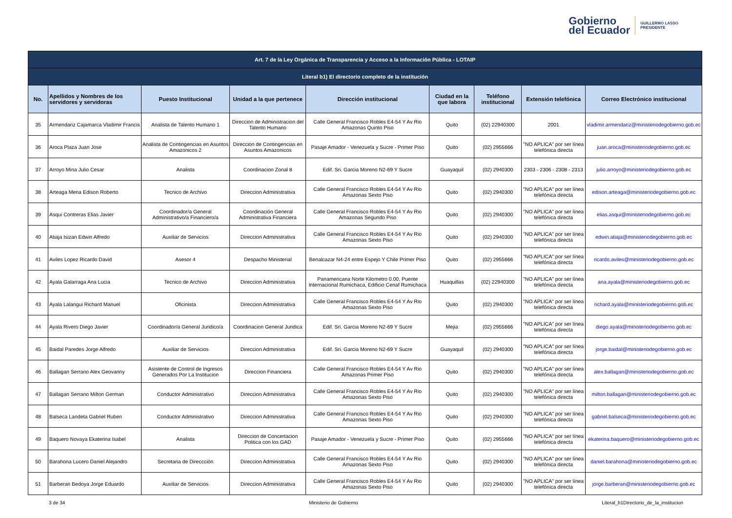Gobierno
del Ecuador
GUILLERMO LASSO
PRESIDENTE
| Art. 7 de la Ley Orgánica de Transparencia y Acceso a la Información Pública - LOTAIP | | | | | | | | |
| --- | --- | --- | --- | --- | --- | --- | --- | --- |
| Literal b1) El directorio completo de la institución | | | | | | | | |
| No. | Apellidos y Nombres de los servidores y servidoras | Puesto Institucional | Unidad a la que pertenece | Dirección institucional | Ciudad en la que labora | Teléfono institucional | Extensión telefónica | Correo Electrónico institucional |
| 35 | Armendariz Cajamarca Vladimir Francis | Analista de Talento Humano 1 | Direccion de Administracion del Talento Humano | Calle General Francisco Robles E4-54 Y Av Rio Amazonas Quinto Piso | Quito | (02) 22940300 | 2001 | vladimir.armendariz@ministeriodegobierno.gob.ec |
| 36 | Aroca Plaza Juan Jose | Analista de Contingencias en Asuntos Amazonicos 2 | Direccion de Contingencias en Asuntos Amazonicos | Pasaje Amador - Venezuela y Sucre - Primer Piso | Quito | (02) 2955666 | "NO APLICA" por ser línea telefónica directa | juan.aroca@ministeriodegobierno.gob.ec |
| 37 | Arroyo Mina Julio Cesar | Analista | Coordinacion Zonal 8 | Edif. Sri. Garcia Moreno N2-69 Y Sucre | Guayaquil | (02) 2940300 | 2303 - 2306 - 2308 - 2313 | julio.arroyo@ministeriodegobierno.gob.ec |
| 38 | Arteaga Mena Edison Roberto | Tecnico de Archivo | Direccion Administrativa | Calle General Francisco Robles E4-54 Y Av Rio Amazonas Sexto Piso | Quito | (02) 2940300 | "NO APLICA" por ser línea telefónica directa | edison.arteaga@ministeriodegobierno.gob.ec |
| 39 | Asqui Contreras Elias Javier | Coordinador/a General Administrativo/a Financiero/a | Coordinación General Administrativa Financiera | Calle General Francisco Robles E4-54 Y Av Rio Amazonas Segundo Piso | Quito | (02) 2940300 | "NO APLICA" por ser línea telefónica directa | elias.asqui@ministeriodegobierno.gob.ec |
| 40 | Atiaja Isizan Edwin Alfredo | Auxiliar de Servicios | Direccion Administrativa | Calle General Francisco Robles E4-54 Y Av Rio Amazonas Sexto Piso | Quito | (02) 2940300 | "NO APLICA" por ser línea telefónica directa | edwin.atiaja@ministeriodegobierno.gob.ec |
| 41 | Aviles Lopez Ricardo David | Asesor 4 | Despacho Ministerial | Benalcazar N4-24 entre Espejo Y Chile Primer Piso | Quito | (02) 2955666 | "NO APLICA" por ser línea telefónica directa | ricardo.aviles@ministeriodegobierno.gob.ec |
| 42 | Ayala Galarraga Ana Lucia | Tecnico de Archivo | Direccion Administrativa | Panamericana Norte Kilometro 0.00, Puente Internacional Rumichaca, Edificio Cenaf Rumichaca | Huaquillas | (02) 22940300 | "NO APLICA" por ser línea telefónica directa | ana.ayala@ministeriodegobierno.gob.ec |
| 43 | Ayala Lalangui Richard Manuel | Oficinista | Direccion Administrativa | Calle General Francisco Robles E4-54 Y Av Rio Amazonas Sexto Piso | Quito | (02) 2940300 | "NO APLICA" por ser línea telefónica directa | richard.ayala@ministeriodegobierno.gob.ec |
| 44 | Ayala Rivero Diego Javier | Coordinador/a General Juridico/a | Coordinacion General Juridica | Edif. Sri. Garcia Moreno N2-69 Y Sucre | Mejia | (02) 2955666 | "NO APLICA" por ser línea telefónica directa | diego.ayala@ministeriodegobierno.gob.ec |
| 45 | Baidal Paredes Jorge Alfredo | Auxiliar de Servicios | Direccion Administrativa | Edif. Sri. Garcia Moreno N2-69 Y Sucre | Guayaquil | (02) 2940300 | "NO APLICA" por ser línea telefónica directa | jorge.baidal@ministeriodegobierno.gob.ec |
| 46 | Ballagan Serrano Alex Geovanny | Asistente de Control de Ingresos Generados Por La Institucion | Direccion Financiera | Calle General Francisco Robles E4-54 Y Av Rio Amazonas Primer Piso | Quito | (02) 2940300 | "NO APLICA" por ser línea telefónica directa | alex.ballagan@ministeriodegobierno.gob.ec |
| 47 | Ballagan Serrano Milton German | Conductor Administrativo | Direccion Administrativa | Calle General Francisco Robles E4-54 Y Av Rio Amazonas Sexto Piso | Quito | (02) 2940300 | "NO APLICA" por ser línea telefónica directa | milton.ballagan@ministeriodegobierno.gob.ec |
| 48 | Balseca Landeta Gabriel Ruben | Conductor Administrativo | Direccion Administrativa | Calle General Francisco Robles E4-54 Y Av Rio Amazonas Sexto Piso | Quito | (02) 2940300 | "NO APLICA" por ser línea telefónica directa | gabriel.balseca@ministeriodegobierno.gob.ec |
| 49 | Baquero Novaya Ekaterina Isabel | Analista | Direccion de Concertacion Politica con los GAD | Pasaje Amador - Venezuela y Sucre - Primer Piso | Quito | (02) 2955666 | "NO APLICA" por ser línea telefónica directa | ekaterina.baquero@ministeriodegobierno.gob.ec |
| 50 | Barahona Lucero Daniel Alejandro | Secretaria de Direccción | Direccion Administrativa | Calle General Francisco Robles E4-54 Y Av Rio Amazonas Sexto Piso | Quito | (02) 2940300 | "NO APLICA" por ser línea telefónica directa | daniel.barahona@ministeriodegobierno.gob.ec |
| 51 | Barberan Bedoya Jorge Eduardo | Auxiliar de Servicios | Direccion Administrativa | Calle General Francisco Robles E4-54 Y Av Rio Amazonas Sexto Piso | Quito | (02) 2940300 | "NO APLICA" por ser línea telefónica directa | jorge.barberan@ministeriodegobierno.gob.ec |
3 de 34 Ministerio de Gobierno Literal_b1Directorio_de_la_institucion